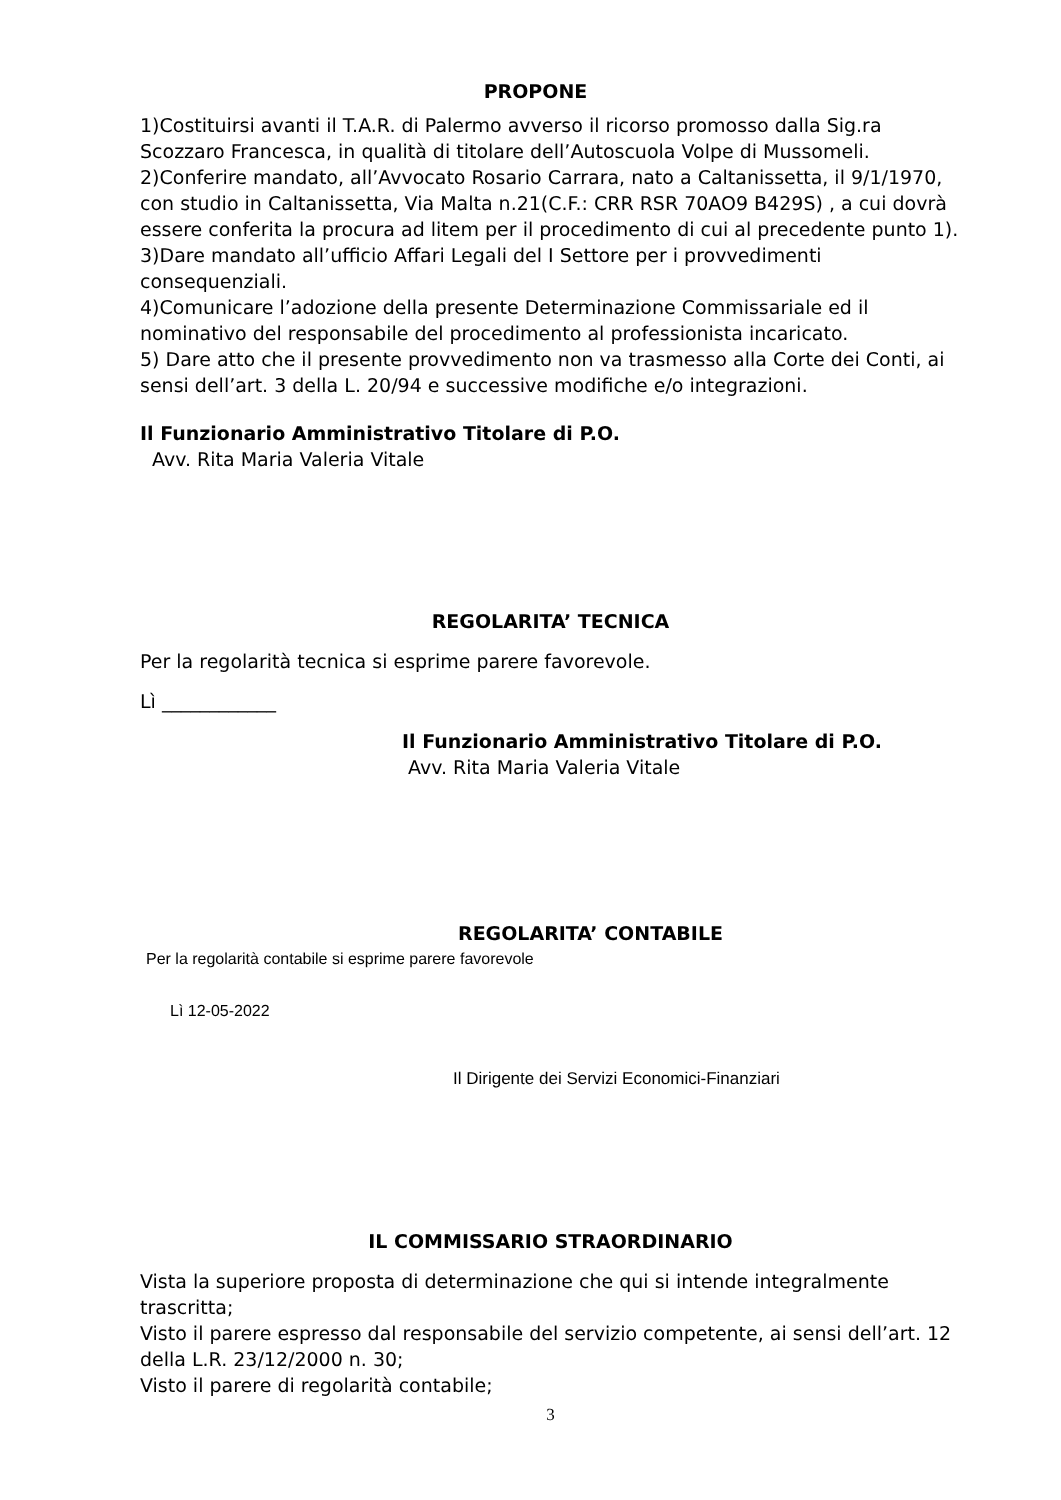PROPONE
1)Costituirsi avanti il T.A.R. di Palermo avverso il ricorso promosso dalla Sig.ra Scozzaro Francesca, in qualità di titolare dell’Autoscuola Volpe di Mussomeli.
2)Conferire mandato, all’Avvocato Rosario Carrara, nato a Caltanissetta, il 9/1/1970, con studio in Caltanissetta, Via Malta n.21(C.F.: CRR RSR 70AO9 B429S) , a cui dovrà essere conferita la procura ad litem per il procedimento di cui al precedente punto 1).
3)Dare mandato all’ufficio Affari Legali del I Settore per i provvedimenti consequenziali.
4)Comunicare l’adozione della presente Determinazione Commissariale ed il nominativo del responsabile del procedimento al professionista incaricato.
5) Dare atto che il presente provvedimento non va trasmesso alla Corte dei Conti, ai sensi dell’art. 3 della L. 20/94 e successive modifiche e/o integrazioni.
Il Funzionario Amministrativo Titolare di P.O.
Avv. Rita Maria Valeria Vitale
REGOLARITA’ TECNICA
Per la regolarità tecnica si esprime parere favorevole.
Lì ____________
Il Funzionario Amministrativo Titolare di P.O.
Avv. Rita Maria Valeria Vitale
REGOLARITA’ CONTABILE
Per la regolarità contabile si esprime parere favorevole
Lì 12-05-2022
Il Dirigente dei Servizi Economici-Finanziari
IL COMMISSARIO STRAORDINARIO
Vista la superiore proposta di determinazione che qui si intende integralmente trascritta;
Visto il parere espresso dal responsabile del servizio competente, ai sensi dell’art. 12 della L.R. 23/12/2000 n. 30;
Visto il parere di regolarità contabile;
3